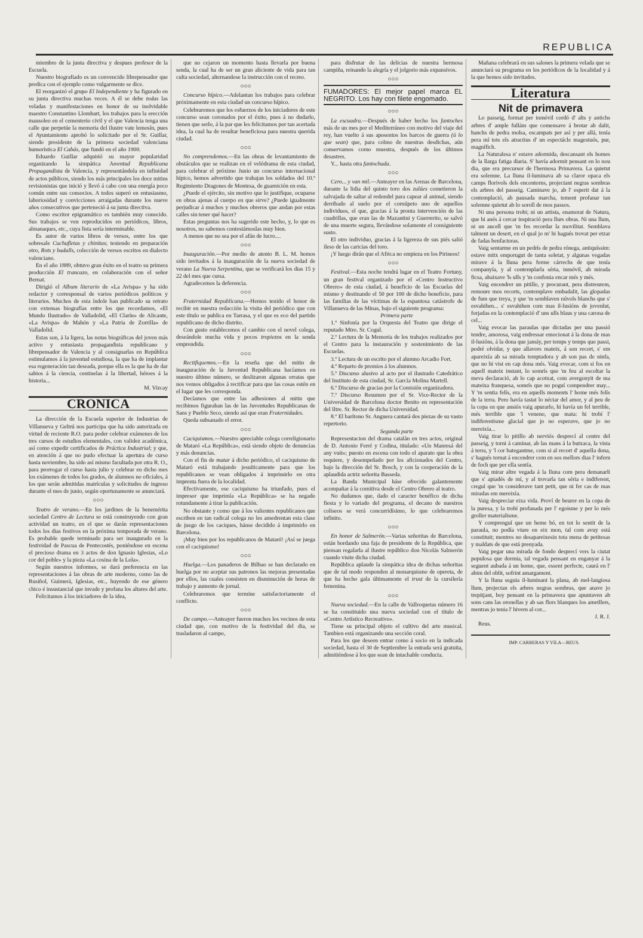REPUBLICA
miembro de la junta directiva y despues profesor de la Escuela.
Nuestro biografiado es un convencido librepensador que predica con el ejemplo como vulgarmente se dice.
El reorganizó el grupo El Independiente y ha figurado en su junta directiva muchas veces. A él se debe todas las veladas y manifestaciones en honor de su inolvidable maestro Constantino Llombart, los trabajos para la erección mausoleo en el cementerio civil y el que Valencia tenga una calle que perpetúe la memoria del ilustre vate lemosín, pues el Ayuntamiento aprobó lo solicitado por el Sr. Guillar, siendo presidente de la primera sociedad valenciana humorística El Cabás, que fundó en el año 1900.
Eduardo Guillar adquirió su mayor popularidad organizando la simpática Juventud Republicana Propagandista de Valencia, y representándola en infinidad de actos públicos, siendo los más principales los doce mitins revisionistas que inició y llevó á cabo con una energía poco común entre sus consocios. A todos superó en entusiasmo, laboriosidad y convicciones arraigadas durante los nueve años consecutivos que perteneció á su junta directiva.
Como escritor epigramático es también muy conocido. Sus trabajos se ven reproducidos en periódicos, libros, almanaques, etc., cuya lista sería interminable.
Es autor de varios libros de versos, entre los que sobresale Cuchufletas y chinitas; teniendo en preparación otro, Rots y badalls, colección de versos escritos en dialecto valenciano.
En el año 1889, obtuvo gran éxito en el teatro su primera producción El trancazo, en colaboración con el señor Bernat.
Dirigió el Album literario de «La Avispa» y ha sido redactor y corresponsal de varios periódicos políticos y literarios. Muchos de esta índole han publicado su retrato con extensas biografías entre los que recordamos, «El Mundo Ilustrado» de Valladolid, «El Clarín» de Alicante, «La Avispa» de Mahón y «La Patria de Zorrilla» de Valladolid.
Estas son, á la ligera, las notas biográficas del joven más activo y entusiasta propagandista republicano y librepensador de Valencia y al consignarlas en República estimulamos á la juventud estudiosa, la que ha de implantar esa regeneración tan deseada, porque ella es la que ha de dar sabios á la ciencia, centinelas á la libertad, héroes á la historia...
M. Vizcay
CRONICA
La dirección de la Escuela superior de Industrias de Villanueva y Geltrú nos participa que ha sido autorizada en virtud de reciente R.O. para poder celebrar exámenes de los tres cursos de estudios elementales, con validez académica, así como expedir certificados de Práctica Industrial; y que, en atención á que no pudo efectuar la apertura de curso hasta noviembre, ha sido así mismo facultada por otra R. O., para prorrogar el curso hasta julio y celebrar en dicho mes los exámenes de todos los grados, de alumnos no oficiales, á los que serán admitidas matrículas y solicitudes de ingreso durante el mes de junio, según oportunamente se anunciará.
○○○
Teatro de verano.—En los jardines de la benemérita sociedad Centro de Lectura se está construyendo con gran actividad un teatro, en el que se darán representaciones todos los dias festivos en la próxima temporada de verano. Es probable quede terminado para ser inaugurado en la festividad de Pascua de Pentecostés, poniéndose en escena el precioso drama en 3 actos de don Ignasio Iglesias, «Lo cor del poble» y la pieza «La cosina de la Lola».
Según nuestros informes, se dará preferencia en las representaciones á las obras de arte moderno, como las de Rusiñol, Guimerá, Iglesias, etc., huyendo de ese género chico é insustancial que invade y profana los altares del arte.
Felicitamos á los iniciadores de la idea,
que no cejaron un momento hasta llevarla por buena senda, la cual ha de ser un gran aliciente de vida para tan culta sociedad, alternandose la instrucción con el recreo.
○○○
Concurso hípico.—Adelantan los trabajos para celebrar próximamente en esta ciudad un concurso hípico.
Celebraremos que los esfuerzos de los iniciadores de este concurso sean coronados por el éxito, pues á no dudarlo, tienen que serlo, á la par que les felicitamos por tan acertada idea, la cual ha de resultar beneficiosa para nuestra querida ciudad.
○○○
No comprendemos.—En las obras de levantamiento de obstáculos que se realizan en el velódrama de esta ciudad, para celebrar el próximo Junio un concurso internacional hípico, hemos advertido que trabajan los soldados del 10.º Regimiento Dragones de Montesa, de guarnición en esta.
¿Puede el ejército, sin motivo que lo justifique, ocuparse en obras ajenas al cuerpo en que sirve? ¿Puede igualmente perjudicar á muchos y muchos obreros que andan por estas calles sin tener qué hacer?
Estas preguntas nos ha sugerido este hecho, y, lo que es nosotros, no sabemos contestárnoslas muy bien.
A menos que no sea por el afán de lucro....
○○○
Inauguración.—Por medio de atento B. L. M. hemos sido invitados á la inauguración de la nueva sociedad de verano La Nueva Serpentina, que se verificará los dias 15 y 22 del mes que cursa.
Agradecemos la deferencia.
○○○
Fraternidad Republicana.—Hemos tenido el honor de recibir en nuestra redacción la visita del periódico que con este título se publica en Tarrasa, y el que es eco del partido republicano de dicho distrito.
Con gusto establecemos el cambio con el novel colega, deseándole mucha vida y pocos tropiezos en la senda emprendida.
○○○
Rectifiquemos.—En la reseña que del mitin de inauguración de la Juventud Republicana hacíamos en nuestro último número, se deslizaron algunas erratas que nos vemos obligados á rectificar para que las cosas estén en el lugar que les corresponda.
Decíamos que entre las adhesiones al mitin que recibimos figuraban las de las Juventudes Republicanas de Sans y Pueblo Seco, siendo así que eran Fraternidades.
Queda subsanado el error.
○○○
Caciquismos.—Nuestro apreciable colega correligionario de Mataró «La República», está siendo objeto de denuncias y más denuncias.
Con el fin de matar á dicho periódico, el caciquismo de Mataró está trabajando jesuíticamente para que los republicanos se vean obligados á imprimirlo en otra imprenta fuera de la localidad.
Efectivamente, ese caciquismo ha triunfado, pues el impresor que imprimía «La República» se ha negado rotundamente á tirar la publicación.
No obstante y como que á los valientes republicanos que escriben en tan radical colega no les amedrentan esta clase de juego de los caciques, hánse decidido á imprimirlo en Barcelona.
¡Muy bien por los republicanos de Mataró! ¡Así se juega con el caciquismo!
○○○
Huelga.—Los panaderos de Bilbao se han declarado en huelga por no aceptar sus patronos las mejoras presentadas por ellos, las cuales consisten en disminución de horas de trabajo y aumento de jornal.
Celebraremos que termine satisfactoriamente el conflicto.
○○○
De campo.—Anteayer fueron muchos los vecinos de esta ciudad que, con motivo de la festividad del dia, se trasladaron al campo,
para disfrutar de las delicias de nuestra hermosa campiña, reinando la alegría y el jolgorio más expansivos.
○○○
FUMADORES: El mejor papel marca EL NEGRITO. Los hay con filete engomado.
○○○
La escuadra.—Después de haber hecho los fantoches más de un mes por el Mediterráneo con motivo del viaje del rey, han vuelto á sus aposentos los barcos de guerra (ú lo que sean) que, para colmo de nuestras desdichas, aún conservamos como muestra, después de los últimos desastres.
Y... hasta otra fantochada.
○○○
Cero... y van mil.—Anteayer en las Arenas de Barcelona, durante la lidia del quinto toro dos zulúes cometieron la salvajada de saltar al redondel para capear al animal, siendo derribado al suelo por el cornúpeto uno de aquellos individuos, el que, gracias á la pronta intervención de las cuadrillas, que eran las de Mazantini y Guerrerito, se salvó de una muerte segura, llevándose solamente el consiguiente susto.
El otro individuo, gracias á la ligereza de sus piés salió ileso de las caricias del toro.
¡Y luego dirán que el Africa no empieza en los Pirineos!
○○○
Festival.—Esta noche tendrá lugar en el Teatro Fortuny, un gran festival organizado por el «Centro Instructivo Obrero» de esta ciudad, á beneficio de las Escuelas del mismo y destinando el 50 por 100 de dicho beneficio, para las familias de las víctimas de la espantosa catástrofe de Villanueva de las Minas, bajo el siguiente programa:
Primera parte
1.º Sinfonía por la Orquesta del Teatro que dirige el reputado Mtro. Sr. Cogul.
2.º Lectura de la Memoria de los trabajos realizados por el Centro para la instauración y sostenimiento de las Escuelas.
3.º Lectura de un escrito por el alumno Arcadio Fort.
4.º Reparto de premios á los alumnos.
5.º Discurso alusivo al acto por el ilustrado Catedrático del Instituto de esta ciudad, Sr. García Molina Martell.
6.º Discurso de gracias por la Comisión organizadora.
7.º Discurso Resumen por el Sr. Vice-Rector de la Universidad de Barcelona doctor Benito en representación del Iltre. Sr. Rector de dicha Universidad.
8.º El barítono Sr. Anguera cantará dos piezas de su vasto repertorio.
Segunda parte
Representacion del drama catalán en tres actos, original de D. Antonio Ferré y Codina, titulado: «Un Manresá del any vuit»; puesto en escena con todo el aparato que la obra requiere, y desempeñado por los aficionados del Centro, bajo la dirección del Sr. Bosch, y con la cooperación de la aplaudida actriz señorita Basseda.
La Banda Municipal háse ofrecido galantemente acompañar á la comitiva desde el Centro Obrero al teatro.
No dudamos que, dado el caracter benéfico de dicha fiesta y lo variado del programa, el decano de nuestros coliseos se verá concurridísimo, lo que celebraremos infinito.
○○○
En honor de Salmerón.—Varias señoritas de Barcelona, están bordando una faja de presidente de la República, que piensan regalarla al ilustre repúblico don Nicolás Salmerón cuando visite dicha ciudad.
República aplaude la simpática idea de dichas señoritas que de tal modo responden al monarquismo de opereta, de que ha hecho gala últimamente el trust de la cursilería femenina.
○○○
Nueva sociedad.—En la calle de Vallroquetas número 16 se ha constituido una nueva sociedad con el título de «Centro Artístico Recreativo».
Tiene su principal objeto el cultivo del arte musical. Tambien está organizando una sección coral.
Para los que deseen entrar como á socio en la indicada sociedad, hasta el 30 de Septiembre la entrada será gratuita, admitiéndose á los que sean de intachable conducta.
Mañana celebrará en sus salones la primera velada que se anunciará su programa en los periódicos de la localidad y á la que hemos sido invitados.
Literatura
Nit de primavera
Lo passeig, format per inmóvil cordó d' alts y antichs arbres d' ample fullám que comensave á brotar ab dalit, banchs de pedra molsa, escampats per así y per allá, tenía pera mí tots els atractius d' un espectácle magestuós, pur, magnífich.
La Naturalesa n' estave adormida, descansant els homes de la llarga fatiga diaria. S' havía adormit pensant en lo nou dia, que era precursor de l'hermosa Primavera. La quietut era solemne. La lluna il-luminava ab sa claror opaca els camps florivols dels encontorns, projectant negras sombras els arbres del passeig. Caminave jo, ab l' esperit dat á la contemplació, ab pausada marcha, tement profanar tan solemne quietut ab lo soroll de mos passos.
Ni una persona trobi; ni un artista, enamorat de Natura, que hi anés á cercar inspiració pera llurs obras. Ni una llum, ni un aucell que 'm fes recordar la movilitat. Semblava talment un desert, en el qual jo m' hi hagués trovat per etzar de fadas benfactoras.
Vaig sentarme en un pedrís de pedra rónega, antiquíssim: estave mitx emporugut de tanta soletat, y algunas vegadas mirave á la lluna pera ferme cárrechs de que tenía companyía, y al contemplarla séria, inmóvil, ab mirada ficsa, abaixave 'ls ulls y 'm confonia encar més y més.
Vaig encendrer un pitillo, y procurant, pera distreurem, remoure mos recorts, contemplave embadalit, las glopadas de fum que treya, y que 'm semblaven núvols blanchs que s' esvahihen... s' esvahihen com mas il-lusións de jovenlut, forjadas en la contemplació d' uns ulls blaus y una carona de cel...
Vaig evocar las paraulas que dictadas per una passió tendre, amorosa, vaig endressar emocionat á la dona de mas il-lusións, á la dona que jamáy, per temps y temps que passi, podré olvidar, y que allavors mateix, á son recort, s' em apareixía ab sa mirada temptadora y ab son pas de ninfa, que no hi vist en cap dona més. Vaig evocar, com si fos en aquell mateix instant, lo somrís que 'm feu al escoltar la meva declaració, ab lo cap acotxat, com avergonyit de ma mateixa franquesa, somrís que no poguí compendrer may... Y 'm sentia felís, era en aquells moments l' home més felís de la terra. Pero havía tastat lo néctar del amor, y al peu de la copa en que ansiós vaig apurarlo, hi havía un fel terrible, més terrible que 'l veneno, que mata: hi trobí l' indiferentisme glacial que jo no esperave, que jo no mereixía...
Vaig tirar lo pitillo ab nerviós desprecí al centre del passeig, y torni á caminar, ab las mans á la butxaca, la vista á terra, y 'l cor bategantme, com si al recort d' aquella dona, s' hagués tornat á encendrer com en sos mellors dias l' infern de foch que per ella sentía.
Vaig mirar altre vegada á la lluna com pera demanarli que s' apiadés de mí, y al trovarla tan séria e indiferent, creguí que 'm considerave tant petit, que ni fer cas de mas miradas em mereixía.
Vaig despreciar eixa vida. Proví de beurer en la copa de la puresa, y la trobí profanada per l' egoisme y per lo més groller materialisme.
Y comprenguí que un heme bó, en tot lo sentit de la paraula, no podía viure en eix mon, tal com avuy está constituit; mentres no desapareixesin tota mena de petitesas y maldats de que está prenyada.
Vaig pegar una mirada de fondo desprecí vers la ciutat populosa que dormia, tal vegada pensant en enganyar á la seguent aubada á un home, que, essent perfecte, caurá en l' abim del oblit, sofrint amargament.
Y la lluna seguia il-luminant la plana, ab mel-langiosa llum, projectan els arbres negras sombras, que anave jo trepitjant, boy pensant en la primavera que apuntaven ab sons cans las oronellas y ab sas flors blanques los ametllers, mentras jo tenia l' hivern al cor...
J. R. J.
Reus.
IMP. CARRERAS Y VILA—REUS.